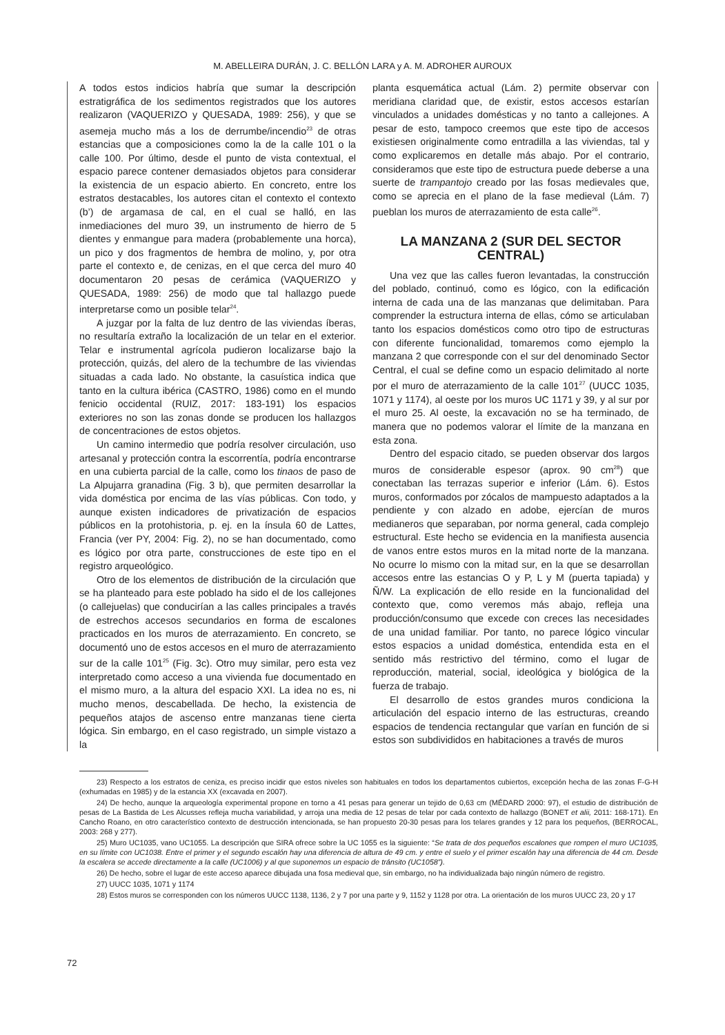M. ABELLEIRA DURÁN, J. C. BELLÓN LARA y A. M. ADROHER AUROUX
A todos estos indicios habría que sumar la descripción estratigráfica de los sedimentos registrados que los autores realizaron (VAQUERIZO y QUESADA, 1989: 256), y que se asemeja mucho más a los de derrumbe/incendio<sup>23</sup> de otras estancias que a composiciones como la de la calle 101 o la calle 100. Por último, desde el punto de vista contextual, el espacio parece contener demasiados objetos para considerar la existencia de un espacio abierto. En concreto, entre los estratos destacables, los autores citan el contexto el contexto (b’) de argamasa de cal, en el cual se halló, en las inmediaciones del muro 39, un instrumento de hierro de 5 dientes y enmangue para madera (probablemente una horca), un pico y dos fragmentos de hembra de molino, y, por otra parte el contexto e, de cenizas, en el que cerca del muro 40 documentaron 20 pesas de cerámica (VAQUERIZO y QUESADA, 1989: 256) de modo que tal hallazgo puede interpretarse como un posible telar<sup>24</sup>.
A juzgar por la falta de luz dentro de las viviendas íberas, no resultaría extraño la localización de un telar en el exterior. Telar e instrumental agrícola pudieron localizarse bajo la protección, quizás, del alero de la techumbre de las viviendas situadas a cada lado. No obstante, la casuística indica que tanto en la cultura ibérica (CASTRO, 1986) como en el mundo fenicio occidental (RUIZ, 2017: 183-191) los espacios exteriores no son las zonas donde se producen los hallazgos de concentraciones de estos objetos.
Un camino intermedio que podría resolver circulación, uso artesanal y protección contra la escorrentía, podría encontrarse en una cubierta parcial de la calle, como los tinaos de paso de La Alpujarra granadina (Fig. 3 b), que permiten desarrollar la vida doméstica por encima de las vías públicas. Con todo, y aunque existen indicadores de privatización de espacios públicos en la protohistoria, p. ej. en la ínsula 60 de Lattes, Francia (ver PY, 2004: Fig. 2), no se han documentado, como es lógico por otra parte, construcciones de este tipo en el registro arqueológico.
Otro de los elementos de distribución de la circulación que se ha planteado para este poblado ha sido el de los callejones (o callejuelas) que conducirían a las calles principales a través de estrechos accesos secundarios en forma de escalones practicados en los muros de aterrazamiento. En concreto, se documentó uno de estos accesos en el muro de aterrazamiento sur de la calle 101<sup>25</sup> (Fig. 3c). Otro muy similar, pero esta vez interpretado como acceso a una vivienda fue documentado en el mismo muro, a la altura del espacio XXI. La idea no es, ni mucho menos, descabellada. De hecho, la existencia de pequeños atajos de ascenso entre manzanas tiene cierta lógica. Sin embargo, en el caso registrado, un simple vistazo a la
planta esquemática actual (Lám. 2) permite observar con meridiana claridad que, de existir, estos accesos estarían vinculados a unidades domésticas y no tanto a callejones. A pesar de esto, tampoco creemos que este tipo de accesos existiesen originalmente como entradilla a las viviendas, tal y como explicaremos en detalle más abajo. Por el contrario, consideramos que este tipo de estructura puede deberse a una suerte de trampantojo creado por las fosas medievales que, como se aprecia en el plano de la fase medieval (Lám. 7) pueblan los muros de aterrazamiento de esta calle<sup>26</sup>.
LA MANZANA 2 (SUR DEL SECTOR CENTRAL)
Una vez que las calles fueron levantadas, la construcción del poblado, continuó, como es lógico, con la edificación interna de cada una de las manzanas que delimitaban. Para comprender la estructura interna de ellas, cómo se articulaban tanto los espacios domésticos como otro tipo de estructuras con diferente funcionalidad, tomaremos como ejemplo la manzana 2 que corresponde con el sur del denominado Sector Central, el cual se define como un espacio delimitado al norte por el muro de aterrazamiento de la calle 101<sup>27</sup> (UUCC 1035, 1071 y 1174), al oeste por los muros UC 1171 y 39, y al sur por el muro 25. Al oeste, la excavación no se ha terminado, de manera que no podemos valorar el límite de la manzana en esta zona.
Dentro del espacio citado, se pueden observar dos largos muros de considerable espesor (aprox. 90 cm<sup>28</sup>) que conectaban las terrazas superior e inferior (Lám. 6). Estos muros, conformados por zócalos de mampuesto adaptados a la pendiente y con alzado en adobe, ejercían de muros medianeros que separaban, por norma general, cada complejo estructural. Este hecho se evidencia en la manifiesta ausencia de vanos entre estos muros en la mitad norte de la manzana. No ocurre lo mismo con la mitad sur, en la que se desarrollan accesos entre las estancias O y P, L y M (puerta tapiada) y Ñ/W. La explicación de ello reside en la funcionalidad del contexto que, como veremos más abajo, refleja una producción/consumo que excede con creces las necesidades de una unidad familiar. Por tanto, no parece lógico vincular estos espacios a unidad doméstica, entendida esta en el sentido más restrictivo del término, como el lugar de reproducción, material, social, ideológica y biológica de la fuerza de trabajo.
El desarrollo de estos grandes muros condiciona la articulación del espacio interno de las estructuras, creando espacios de tendencia rectangular que varían en función de si estos son subdivididos en habitaciones a través de muros
23) Respecto a los estratos de ceniza, es preciso incidir que estos niveles son habituales en todos los departamentos cubiertos, excepción hecha de las zonas F-G-H (exhumadas en 1985) y de la estancia XX (excavada en 2007).
24) De hecho, aunque la arqueología experimental propone en torno a 41 pesas para generar un tejido de 0,63 cm (MÉDARD 2000: 97), el estudio de distribución de pesas de La Bastida de Les Alcusses refleja mucha variabilidad, y arroja una media de 12 pesas de telar por cada contexto de hallazgo (BONET et alii, 2011: 168-171). En Cancho Roano, en otro característico contexto de destrucción intencionada, se han propuesto 20-30 pesas para los telares grandes y 12 para los pequeños, (BERROCAL, 2003: 268 y 277).
25) Muro UC1035, vano UC1055. La descripción que SIRA ofrece sobre la UC 1055 es la siguiente: “Se trata de dos pequeños escalones que rompen el muro UC1035, en su límite con UC1038. Entre el primer y el segundo escalón hay una diferencia de altura de 49 cm. y entre el suelo y el primer escalón hay una diferencia de 44 cm. Desde la escalera se accede directamente a la calle (UC1006) y al que suponemos un espacio de tránsito (UC1058”).
26) De hecho, sobre el lugar de este acceso aparece dibujada una fosa medieval que, sin embargo, no ha individualizada bajo ningún número de registro.
27) UUCC 1035, 1071 y 1174
28) Estos muros se corresponden con los números UUCC 1138, 1136, 2 y 7 por una parte y 9, 1152 y 1128 por otra. La orientación de los muros UUCC 23, 20 y 17
72